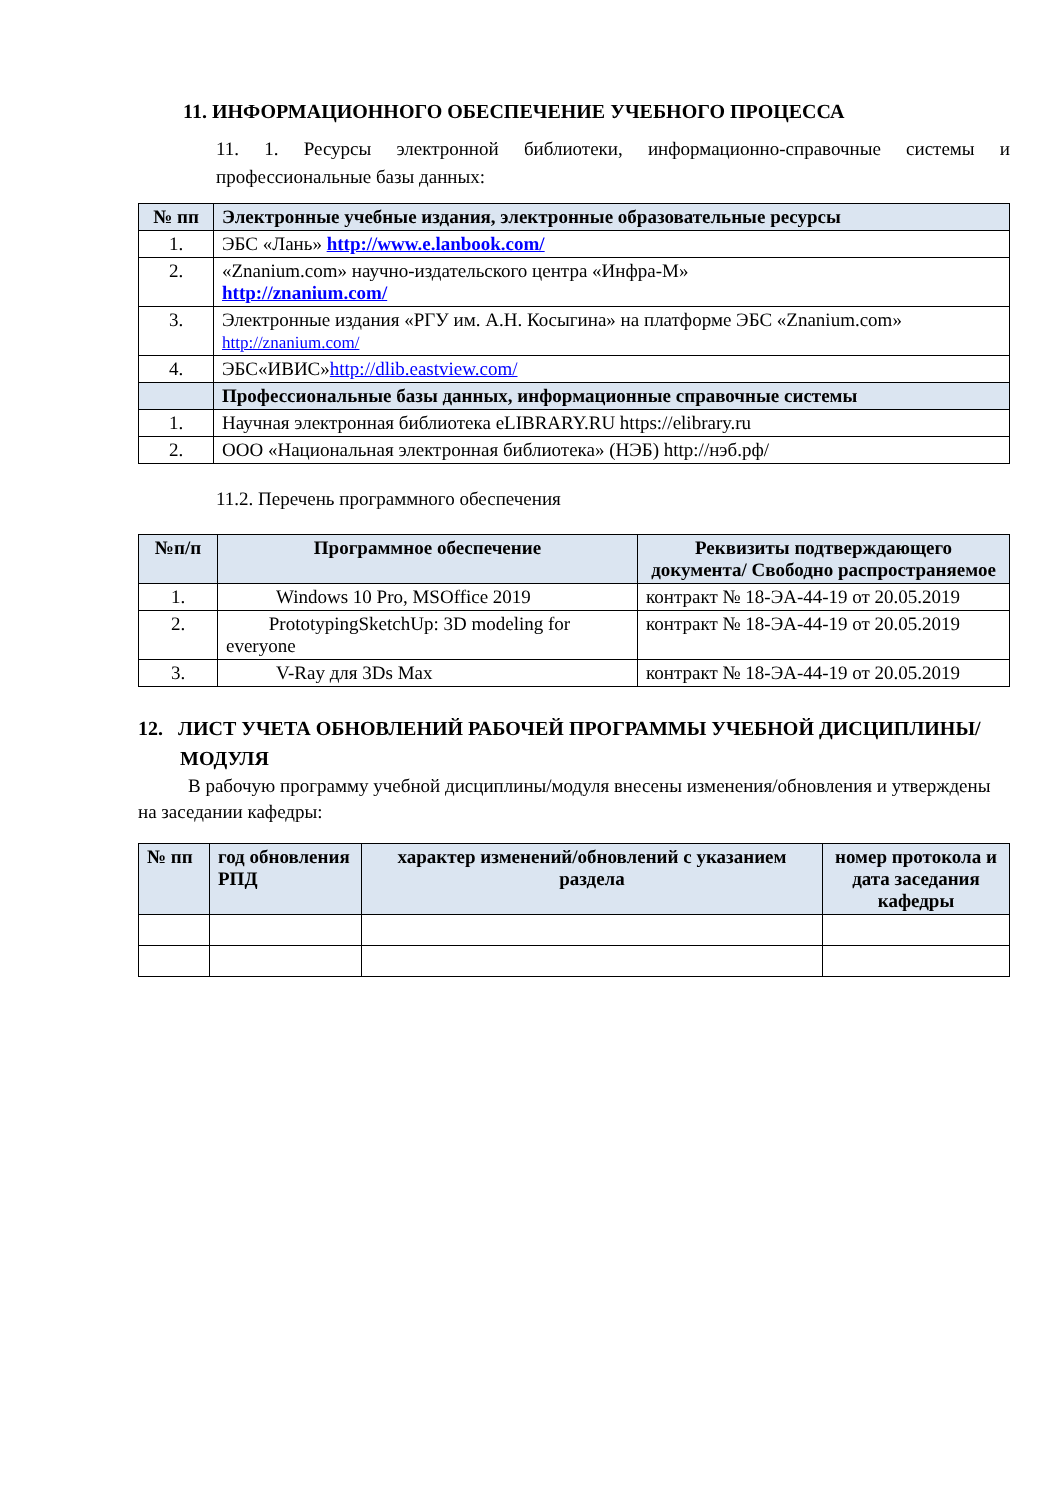11. ИНФОРМАЦИОННОГО ОБЕСПЕЧЕНИЕ УЧЕБНОГО ПРОЦЕССА
11. 1. Ресурсы электронной библиотеки, информационно-справочные системы и профессиональные базы данных:
| № пп | Электронные учебные издания, электронные образовательные ресурсы |
| --- | --- |
| 1. | ЭБС «Лань» http://www.e.lanbook.com/ |
| 2. | «Znanium.com» научно-издательского центра «Инфра-М» http://znanium.com/ |
| 3. | Электронные издания «РГУ им. А.Н. Косыгина» на платформе ЭБС «Znanium.com» http://znanium.com/ |
| 4. | ЭБС«ИВИС» http://dlib.eastview.com/ |
| | Профессиональные базы данных, информационные справочные системы |
| 1. | Научная электронная библиотека eLIBRARY.RU https://elibrary.ru |
| 2. | ООО «Национальная электронная библиотека» (НЭБ) http://нэб.рф/ |
11.2. Перечень программного обеспечения
| №п/п | Программное обеспечение | Реквизиты подтверждающего документа/ Свободно распространяемое |
| --- | --- | --- |
| 1. | Windows 10 Pro, MSOffice 2019 | контракт № 18-ЭА-44-19 от 20.05.2019 |
| 2. | PrototypingSketchUp: 3D modeling for everyone | контракт № 18-ЭА-44-19 от 20.05.2019 |
| 3. | V-Ray для 3Ds Max | контракт № 18-ЭА-44-19 от 20.05.2019 |
12. ЛИСТ УЧЕТА ОБНОВЛЕНИЙ РАБОЧЕЙ ПРОГРАММЫ УЧЕБНОЙ ДИСЦИПЛИНЫ/МОДУЛЯ
В рабочую программу учебной дисциплины/модуля внесены изменения/обновления и утверждены на заседании кафедры:
| № пп | год обновления РПД | характер изменений/обновлений с указанием раздела | номер протокола и дата заседания кафедры |
| --- | --- | --- | --- |